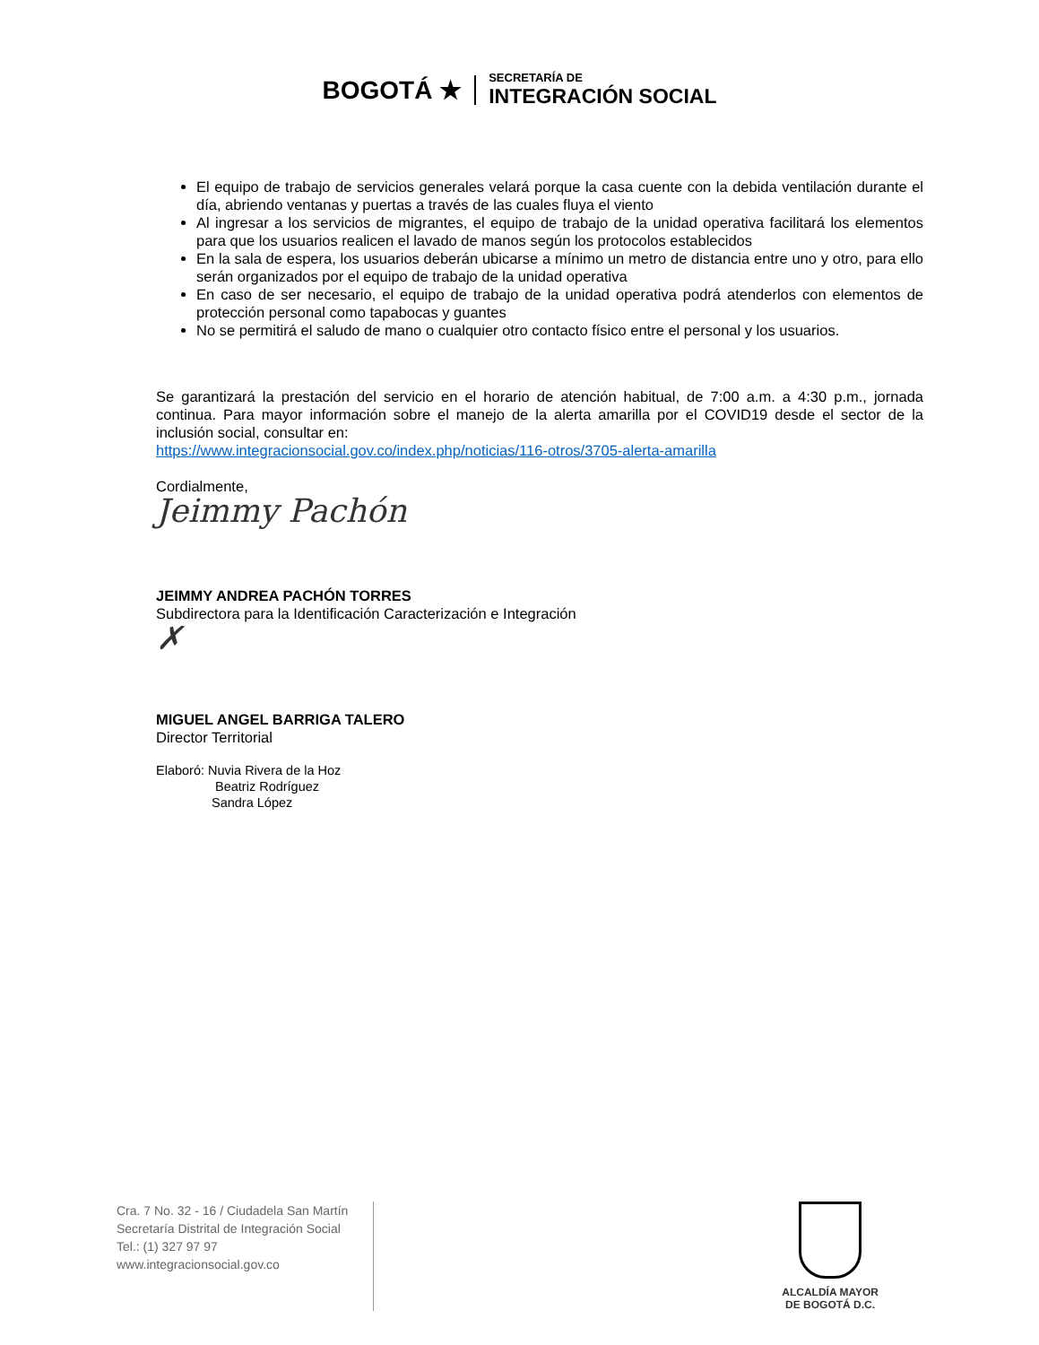BOGOTÁ ★
SECRETARÍA DE
INTEGRACIÓN SOCIAL
El equipo de trabajo de servicios generales velará porque la casa cuente con la debida ventilación durante el día, abriendo ventanas y puertas a través de las cuales fluya el viento
Al ingresar a los servicios de migrantes, el equipo de trabajo de la unidad operativa facilitará los elementos para que los usuarios realicen el lavado de manos según los protocolos establecidos
En la sala de espera, los usuarios deberán ubicarse a mínimo un metro de distancia entre uno y otro, para ello serán organizados por el equipo de trabajo de la unidad operativa
En caso de ser necesario, el equipo de trabajo de la unidad operativa podrá atenderlos con elementos de protección personal como tapabocas y guantes
No se permitirá el saludo de mano o cualquier otro contacto físico entre el personal y los usuarios.
Se garantizará la prestación del servicio en el horario de atención habitual, de 7:00 a.m. a 4:30 p.m., jornada continua. Para mayor información sobre el manejo de la alerta amarilla por el COVID19 desde el sector de la inclusión social, consultar en:
https://www.integracionsocial.gov.co/index.php/noticias/116-otros/3705-alerta-amarilla
Cordialmente,
Jeimmy Pachón
JEIMMY ANDREA PACHÓN TORRES
Subdirectora para la Identificación Caracterización e Integración
✗
MIGUEL ANGEL BARRIGA TALERO
Director Territorial
Elaboró: Nuvia Rivera de la Hoz
Beatriz Rodríguez
Sandra López
Cra. 7 No. 32 - 16 / Ciudadela San Martín
Secretaría Distrital de Integración Social
Tel.: (1) 327 97 97
www.integracionsocial.gov.co
ALCALDÍA MAYOR
DE BOGOTÁ D.C.